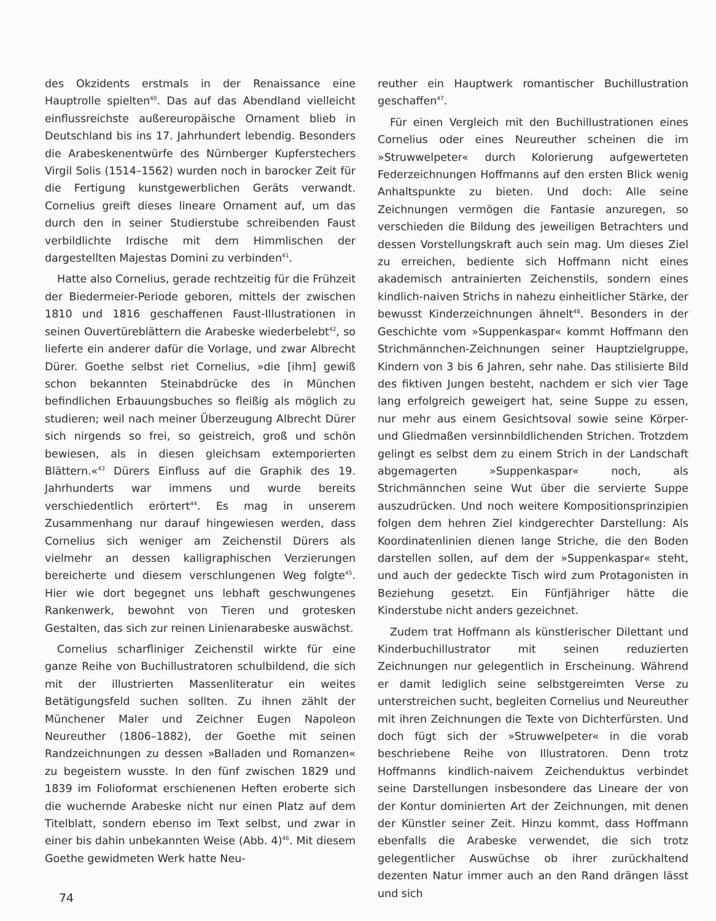des Okzidents erstmals in der Renaissance eine Hauptrolle spielten<sup>40</sup>. Das auf das Abendland vielleicht einflussreichste außereuropäische Ornament blieb in Deutschland bis ins 17. Jahrhundert lebendig. Besonders die Arabeskenentwürfe des Nürnberger Kupferstechers Virgil Solis (1514–1562) wurden noch in barocker Zeit für die Fertigung kunstgewerblichen Geräts verwandt. Cornelius greift dieses lineare Ornament auf, um das durch den in seiner Studierstube schreibenden Faust verbildlichte Irdische mit dem Himmlischen der dargestellten Majestas Domini zu verbinden<sup>41</sup>.
Hatte also Cornelius, gerade rechtzeitig für die Frühzeit der Biedermeier-Periode geboren, mittels der zwischen 1810 und 1816 geschaffenen Faust-Illustrationen in seinen Ouvertüreblättern die Arabeske wiederbelebt<sup>42</sup>, so lieferte ein anderer dafür die Vorlage, und zwar Albrecht Dürer. Goethe selbst riet Cornelius, »die [ihm] gewiß schon bekannten Steinabdrücke des in München befindlichen Erbauungsbuches so fleißig als möglich zu studieren; weil nach meiner Überzeugung Albrecht Dürer sich nirgends so frei, so geistreich, groß und schön bewiesen, als in diesen gleichsam extemporierten Blättern.«<sup>43</sup> Dürers Einfluss auf die Graphik des 19. Jahrhunderts war immens und wurde bereits verschiedentlich erörtert<sup>44</sup>. Es mag in unserem Zusammenhang nur darauf hingewiesen werden, dass Cornelius sich weniger am Zeichenstil Dürers als vielmehr an dessen kalligraphischen Verzierungen bereicherte und diesem verschlungenen Weg folgte<sup>45</sup>. Hier wie dort begegnet uns lebhaft geschwungenes Rankenwerk, bewohnt von Tieren und grotesken Gestalten, das sich zur reinen Linienarabeske auswächst.
Cornelius scharfliniger Zeichenstil wirkte für eine ganze Reihe von Buchillustratoren schulbildend, die sich mit der illustrierten Massenliteratur ein weites Betätigungsfeld suchen sollten. Zu ihnen zählt der Münchener Maler und Zeichner Eugen Napoleon Neureuther (1806–1882), der Goethe mit seinen Randzeichnungen zu dessen »Balladen und Romanzen« zu begeistern wusste. In den fünf zwischen 1829 und 1839 im Folioformat erschienenen Heften eroberte sich die wuchernde Arabeske nicht nur einen Platz auf dem Titelblatt, sondern ebenso im Text selbst, und zwar in einer bis dahin unbekannten Weise (Abb. 4)<sup>46</sup>. Mit diesem Goethe gewidmeten Werk hatte Neu-
reuther ein Hauptwerk romantischer Buchillustration geschaffen<sup>47</sup>.
Für einen Vergleich mit den Buchillustrationen eines Cornelius oder eines Neureuther scheinen die im »Struwwelpeter« durch Kolorierung aufgewerteten Federzeichnungen Hoffmanns auf den ersten Blick wenig Anhaltspunkte zu bieten. Und doch: Alle seine Zeichnungen vermögen die Fantasie anzuregen, so verschieden die Bildung des jeweiligen Betrachters und dessen Vorstellungskraft auch sein mag. Um dieses Ziel zu erreichen, bediente sich Hoffmann nicht eines akademisch antrainierten Zeichenstils, sondern eines kindlich-naiven Strichs in nahezu einheitlicher Stärke, der bewusst Kinderzeichnungen ähnelt<sup>48</sup>. Besonders in der Geschichte vom »Suppenkaspar« kommt Hoffmann den Strichmännchen-Zeichnungen seiner Hauptzielgruppe, Kindern von 3 bis 6 Jahren, sehr nahe. Das stilisierte Bild des fiktiven Jungen besteht, nachdem er sich vier Tage lang erfolgreich geweigert hat, seine Suppe zu essen, nur mehr aus einem Gesichtsoval sowie seine Körper- und Gliedmaßen versinnbildlichenden Strichen. Trotzdem gelingt es selbst dem zu einem Strich in der Landschaft abgemagerten »Suppenkaspar« noch, als Strichmännchen seine Wut über die servierte Suppe auszudrücken. Und noch weitere Kompositionsprinzipien folgen dem hehren Ziel kindgerechter Darstellung: Als Koordinatenlinien dienen lange Striche, die den Boden darstellen sollen, auf dem der »Suppenkaspar« steht, und auch der gedeckte Tisch wird zum Protagonisten in Beziehung gesetzt. Ein Fünfjähriger hätte die Kinderstube nicht anders gezeichnet.
Zudem trat Hoffmann als künstlerischer Dilettant und Kinderbuchillustrator mit seinen reduzierten Zeichnungen nur gelegentlich in Erscheinung. Während er damit lediglich seine selbstgereimten Verse zu unterstreichen sucht, begleiten Cornelius und Neureuther mit ihren Zeichnungen die Texte von Dichterfürsten. Und doch fügt sich der »Struwwelpeter« in die vorab beschriebene Reihe von Illustratoren. Denn trotz Hoffmanns kindlich-naivem Zeichenduktus verbindet seine Darstellungen insbesondere das Lineare der von der Kontur dominierten Art der Zeichnungen, mit denen der Künstler seiner Zeit. Hinzu kommt, dass Hoffmann ebenfalls die Arabeske verwendet, die sich trotz gelegentlicher Auswüchse ob ihrer zurückhaltend dezenten Natur immer auch an den Rand drängen lässt und sich
74